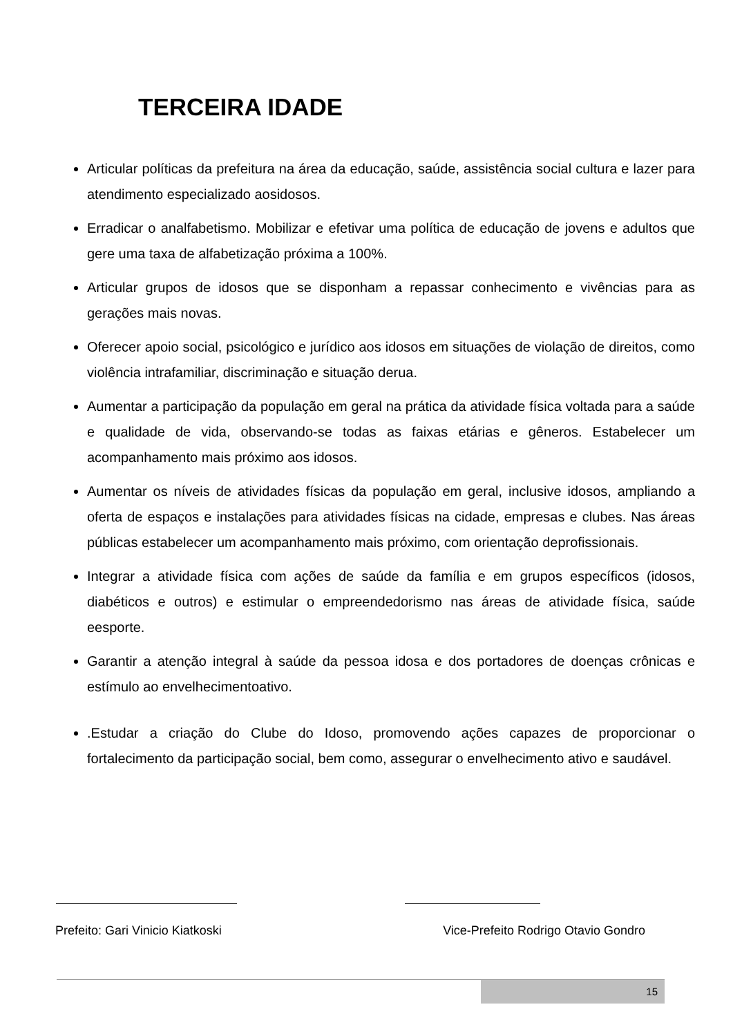TERCEIRA IDADE
Articular políticas da prefeitura na área da educação, saúde, assistência social cultura e lazer para atendimento especializado aosidosos.
Erradicar o analfabetismo. Mobilizar e efetivar uma política de educação de jovens e adultos que gere uma taxa de alfabetização próxima a 100%.
Articular grupos de idosos que se disponham a repassar conhecimento e vivências para as gerações mais novas.
Oferecer apoio social, psicológico e jurídico aos idosos em situações de violação de direitos, como violência intrafamiliar, discriminação e situação derua.
Aumentar a participação da população em geral na prática da atividade física voltada para a saúde e qualidade de vida, observando-se todas as faixas etárias e gêneros. Estabelecer um acompanhamento mais próximo aos idosos.
Aumentar os níveis de atividades físicas da população em geral, inclusive idosos, ampliando a oferta de espaços e instalações para atividades físicas na cidade, empresas e clubes. Nas áreas públicas estabelecer um acompanhamento mais próximo, com orientação deprofissionais.
Integrar a atividade física com ações de saúde da família e em grupos específicos (idosos, diabéticos e outros) e estimular o empreendedorismo nas áreas de atividade física, saúde eesporte.
Garantir a atenção integral à saúde da pessoa idosa e dos portadores de doenças crônicas e estímulo ao envelhecimentoativo.
.Estudar a criação do Clube do Idoso, promovendo ações capazes de proporcionar o fortalecimento da participação social, bem como, assegurar o envelhecimento ativo e saudável.
Prefeito: Gari Vinicio Kiatkoski Vice-Prefeito Rodrigo Otavio Gondro
15